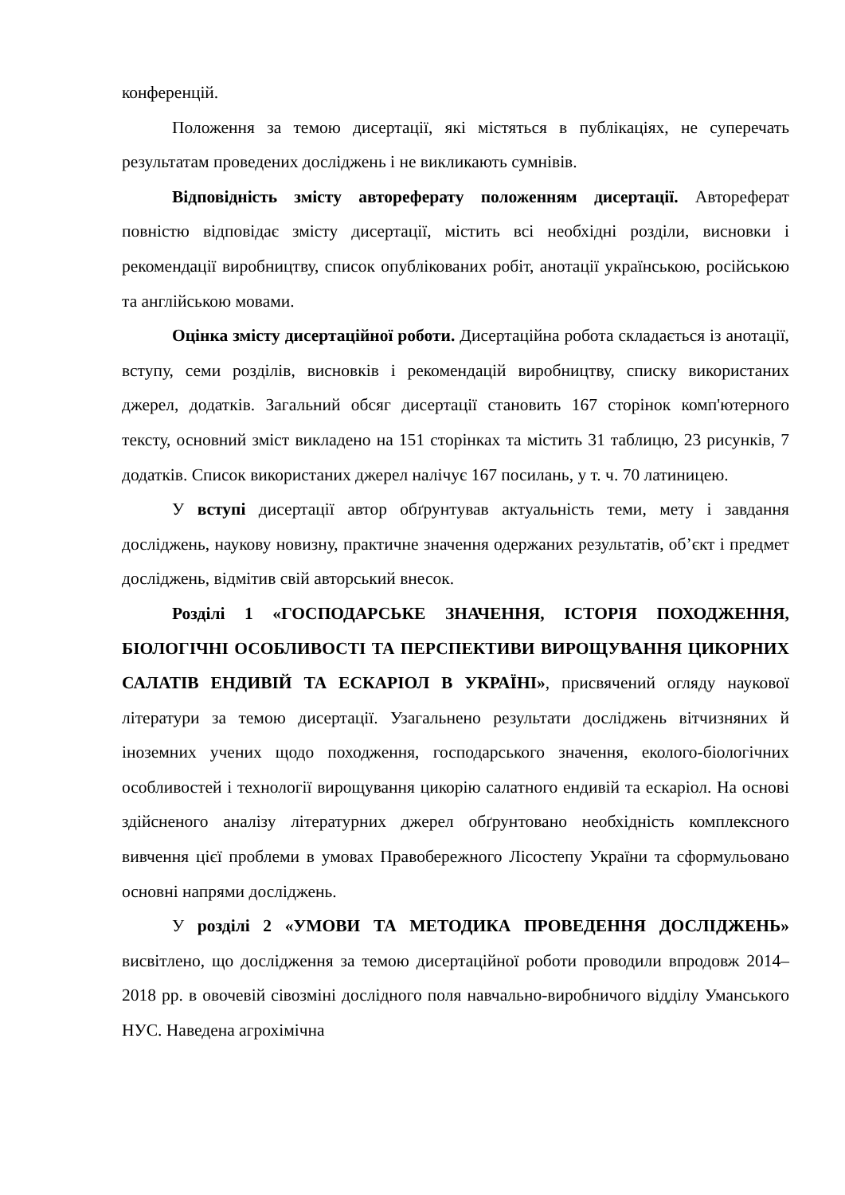конференцій.
Положення за темою дисертації, які містяться в публікаціях, не суперечать результатам проведених досліджень і не викликають сумнівів.
Відповідність змісту автореферату положенням дисертації. Автореферат повністю відповідає змісту дисертації, містить всі необхідні розділи, висновки і рекомендації виробництву, список опублікованих робіт, анотації українською, російською та англійською мовами.
Оцінка змісту дисертаційної роботи. Дисертаційна робота складається із анотації, вступу, семи розділів, висновків і рекомендацій виробництву, списку використаних джерел, додатків. Загальний обсяг дисертації становить 167 сторінок комп'ютерного тексту, основний зміст викладено на 151 сторінках та містить 31 таблицю, 23 рисунків, 7 додатків. Список використаних джерел налічує 167 посилань, у т. ч. 70 латиницею.
У вступі дисертації автор обґрунтував актуальність теми, мету і завдання досліджень, наукову новизну, практичне значення одержаних результатів, об’єкт і предмет досліджень, відмітив свій авторський внесок.
Розділі 1 «ГОСПОДАРСЬКЕ ЗНАЧЕННЯ, ІСТОРІЯ ПОХОДЖЕННЯ, БІОЛОГІЧНІ ОСОБЛИВОСТІ ТА ПЕРСПЕКТИВИ ВИРОЩУВАННЯ ЦИКОРНИХ САЛАТІВ ЕНДИВІЙ ТА ЕСКАРІОЛ В УКРАЇНІ», присвячений огляду наукової літератури за темою дисертації. Узагальнено результати досліджень вітчизняних й іноземних учених щодо походження, господарського значення, еколого-біологічних особливостей і технології вирощування цикорію салатного ендивій та ескаріол. На основі здійсненого аналізу літературних джерел обґрунтовано необхідність комплексного вивчення цієї проблеми в умовах Правобережного Лісостепу України та сформульовано основні напрями досліджень.
У розділі 2 «УМОВИ ТА МЕТОДИКА ПРОВЕДЕННЯ ДОСЛІДЖЕНЬ» висвітлено, що дослідження за темою дисертаційної роботи проводили впродовж 2014–2018 рр. в овочевій сівозміні дослідного поля навчально-виробничого відділу Уманського НУС. Наведена агрохімічна